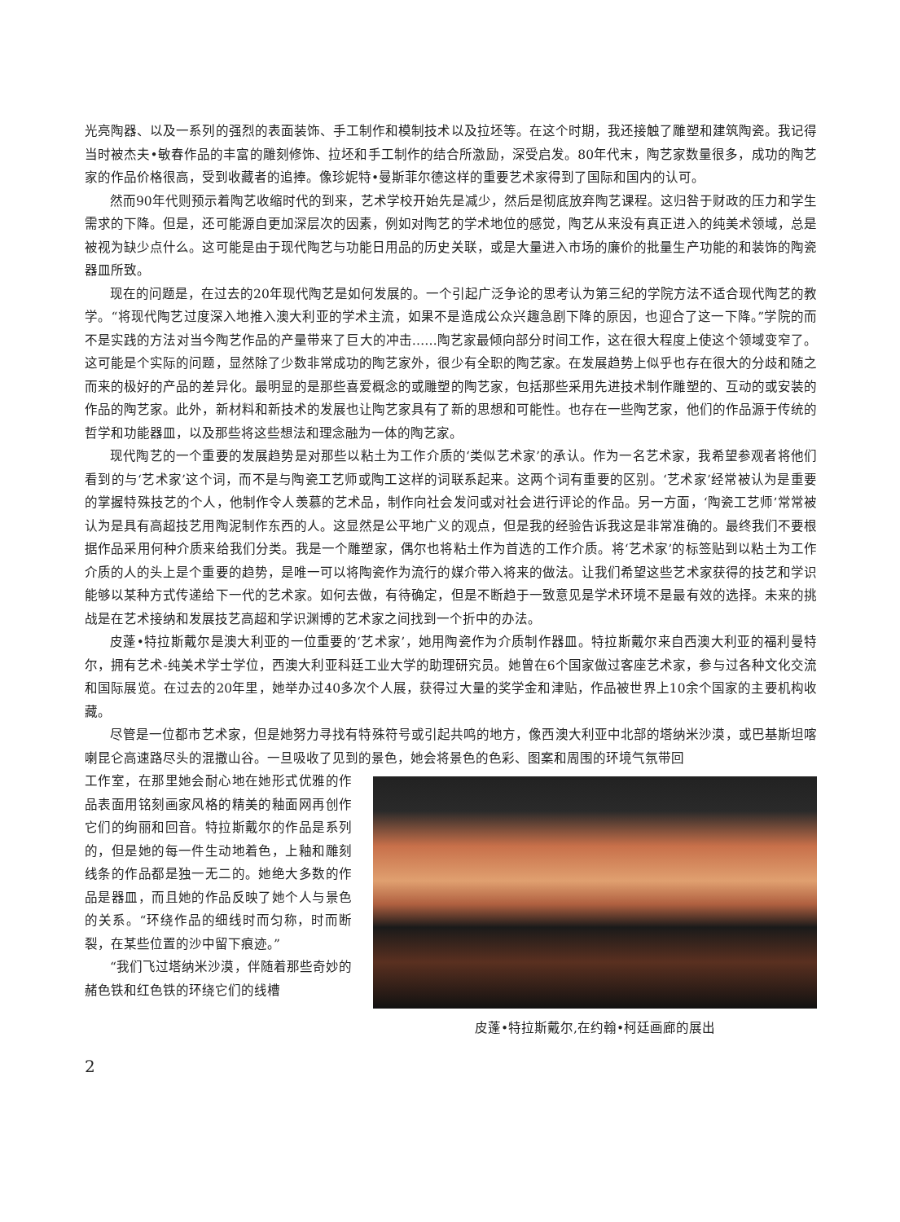光亮陶器、以及一系列的强烈的表面装饰、手工制作和模制技术以及拉坯等。在这个时期，我还接触了雕塑和建筑陶瓷。我记得当时被杰夫•敏春作品的丰富的雕刻修饰、拉坯和手工制作的结合所激励，深受启发。80年代末，陶艺家数量很多，成功的陶艺家的作品价格很高，受到收藏者的追捧。像珍妮特•曼斯菲尔德这样的重要艺术家得到了国际和国内的认可。
然而90年代则预示着陶艺收缩时代的到来，艺术学校开始先是减少，然后是彻底放弃陶艺课程。这归咎于财政的压力和学生需求的下降。但是，还可能源自更加深层次的因素，例如对陶艺的学术地位的感觉，陶艺从来没有真正进入的纯美术领域，总是被视为缺少点什么。这可能是由于现代陶艺与功能日用品的历史关联，或是大量进入市场的廉价的批量生产功能的和装饰的陶瓷器皿所致。
现在的问题是，在过去的20年现代陶艺是如何发展的。一个引起广泛争论的思考认为第三纪的学院方法不适合现代陶艺的教学。“将现代陶艺过度深入地推入澳大利亚的学术主流，如果不是造成公众兴趣急剧下降的原因，也迎合了这一下降。”学院的而不是实践的方法对当今陶艺作品的产量带来了巨大的冲击……陶艺家最倾向部分时间工作，这在很大程度上使这个领域变窄了。这可能是个实际的问题，显然除了少数非常成功的陶艺家外，很少有全职的陶艺家。在发展趋势上似乎也存在很大的分歧和随之而来的极好的产品的差异化。最明显的是那些喜爱概念的或雕塑的陶艺家，包括那些采用先进技术制作雕塑的、互动的或安装的作品的陶艺家。此外，新材料和新技术的发展也让陶艺家具有了新的思想和可能性。也存在一些陶艺家，他们的作品源于传统的哲学和功能器皿，以及那些将这些想法和理念融为一体的陶艺家。
现代陶艺的一个重要的发展趋势是对那些以粘土为工作介质的‘类似艺术家’的承认。作为一名艺术家，我希望参观者将他们看到的与‘艺术家’这个词，而不是与陶瓷工艺师或陶工这样的词联系起来。这两个词有重要的区别。‘艺术家’经常被认为是重要的掌握特殊技艺的个人，他制作令人羡慕的艺术品，制作向社会发问或对社会进行评论的作品。另一方面，‘陶瓷工艺师’常常被认为是具有高超技艺用陶泥制作东西的人。这显然是公平地广义的观点，但是我的经验告诉我这是非常准确的。最终我们不要根据作品采用何种介质来给我们分类。我是一个雕塑家，偶尔也将粘土作为首选的工作介质。将‘艺术家’的标签贴到以粘土为工作介质的人的头上是个重要的趋势，是唯一可以将陶瓷作为流行的媒介带入将来的做法。让我们希望这些艺术家获得的技艺和学识能够以某种方式传递给下一代的艺术家。如何去做，有待确定，但是不断趋于一致意见是学术环境不是最有效的选择。未来的挑战是在艺术接纳和发展技艺高超和学识渊博的艺术家之间找到一个折中的办法。
皮蓬•特拉斯戴尔是澳大利亚的一位重要的‘艺术家’，她用陶瓷作为介质制作器皿。特拉斯戴尔来自西澳大利亚的福利曼特尔，拥有艺术-纯美术学士学位，西澳大利亚科廷工业大学的助理研究员。她曾在6个国家做过客座艺术家，参与过各种文化交流和国际展览。在过去的20年里，她举办过40多次个人展，获得过大量的奖学金和津贴，作品被世界上10余个国家的主要机构收藏。
尽管是一位都市艺术家，但是她努力寻找有特殊符号或引起共鸣的地方，像西澳大利亚中北部的塔纳米沙漠，或巴基斯坦喀喇昆仑高速路尽头的混撒山谷。一旦吸收了见到的景色，她会将景色的色彩、图案和周围的环境气氛带回
工作室，在那里她会耐心地在她形式优雅的作品表面用铭刻画家风格的精美的釉面网再创作它们的绚丽和回音。特拉斯戴尔的作品是系列的，但是她的每一件生动地着色，上釉和雕刻线条的作品都是独一无二的。她绝大多数的作品是器皿，而且她的作品反映了她个人与景色的关系。“环绕作品的细线时而匀称，时而断裂，在某些位置的沙中留下痕迹。”
“我们飞过塔纳米沙漠，伴随着那些奇妙的赭色铁和红色铁的环绕它们的线槽
皮蓬•特拉斯戴尔,在约翰•柯廷画廊的展出
2